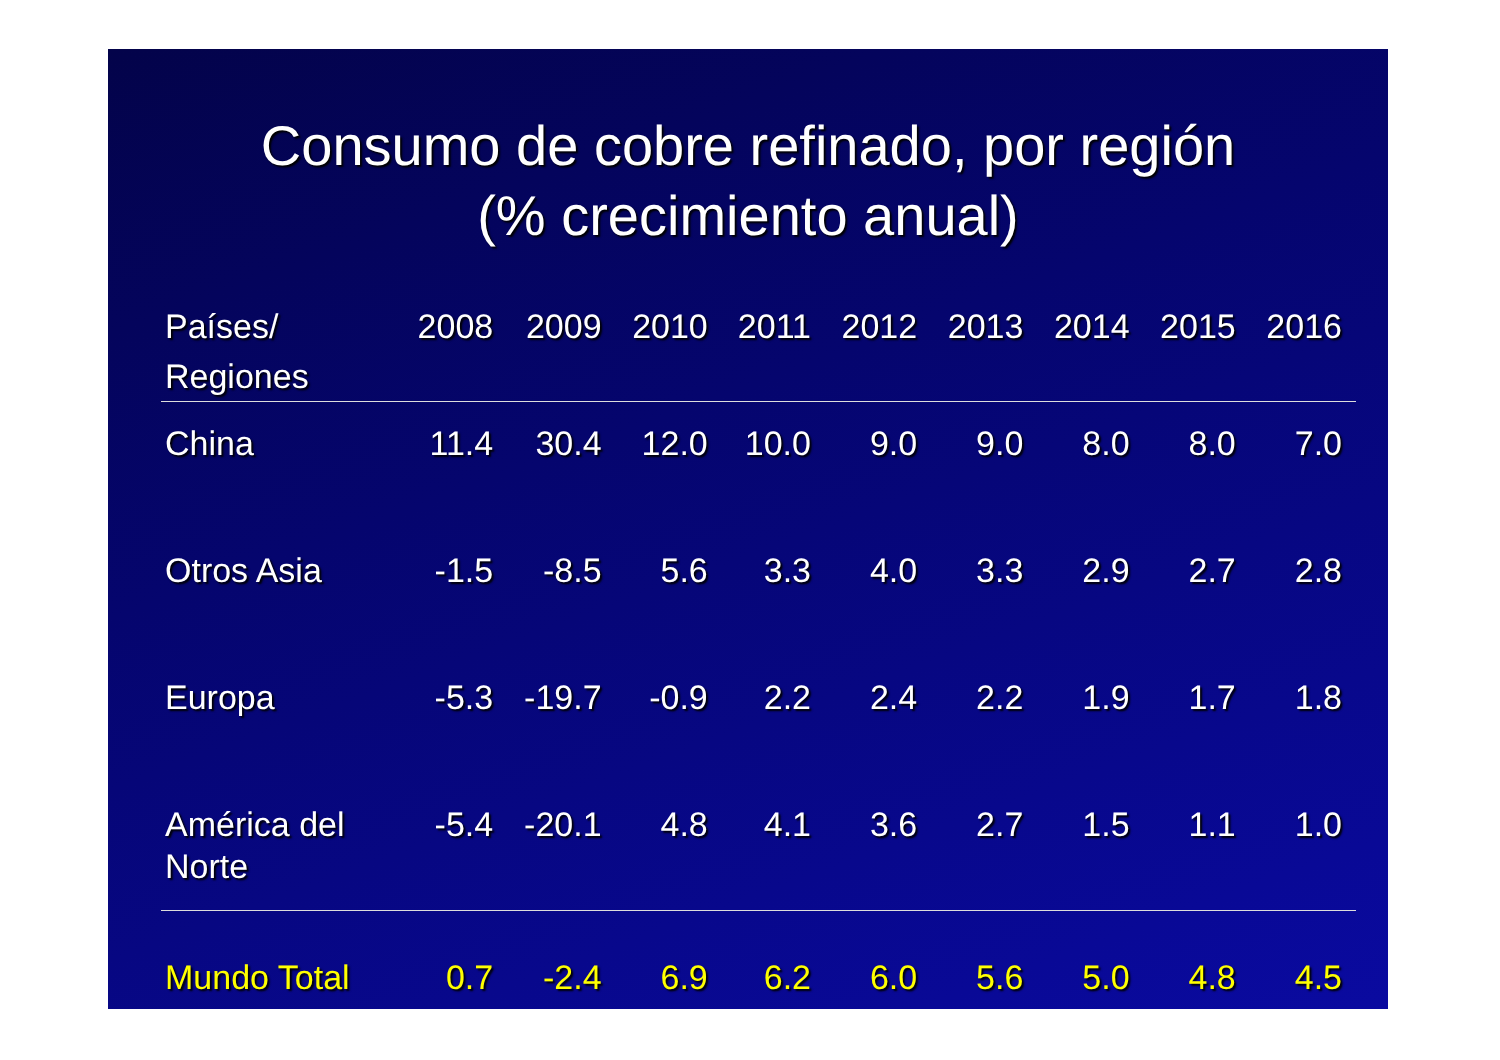Consumo de cobre refinado, por región
(% crecimiento anual)
| Países/ Regiones | 2008 | 2009 | 2010 | 2011 | 2012 | 2013 | 2014 | 2015 | 2016 |
| --- | --- | --- | --- | --- | --- | --- | --- | --- | --- |
| China | 11.4 | 30.4 | 12.0 | 10.0 | 9.0 | 9.0 | 8.0 | 8.0 | 7.0 |
| Otros Asia | -1.5 | -8.5 | 5.6 | 3.3 | 4.0 | 3.3 | 2.9 | 2.7 | 2.8 |
| Europa | -5.3 | -19.7 | -0.9 | 2.2 | 2.4 | 2.2 | 1.9 | 1.7 | 1.8 |
| América del Norte | -5.4 | -20.1 | 4.8 | 4.1 | 3.6 | 2.7 | 1.5 | 1.1 | 1.0 |
| Mundo Total | 0.7 | -2.4 | 6.9 | 6.2 | 6.0 | 5.6 | 5.0 | 4.8 | 4.5 |